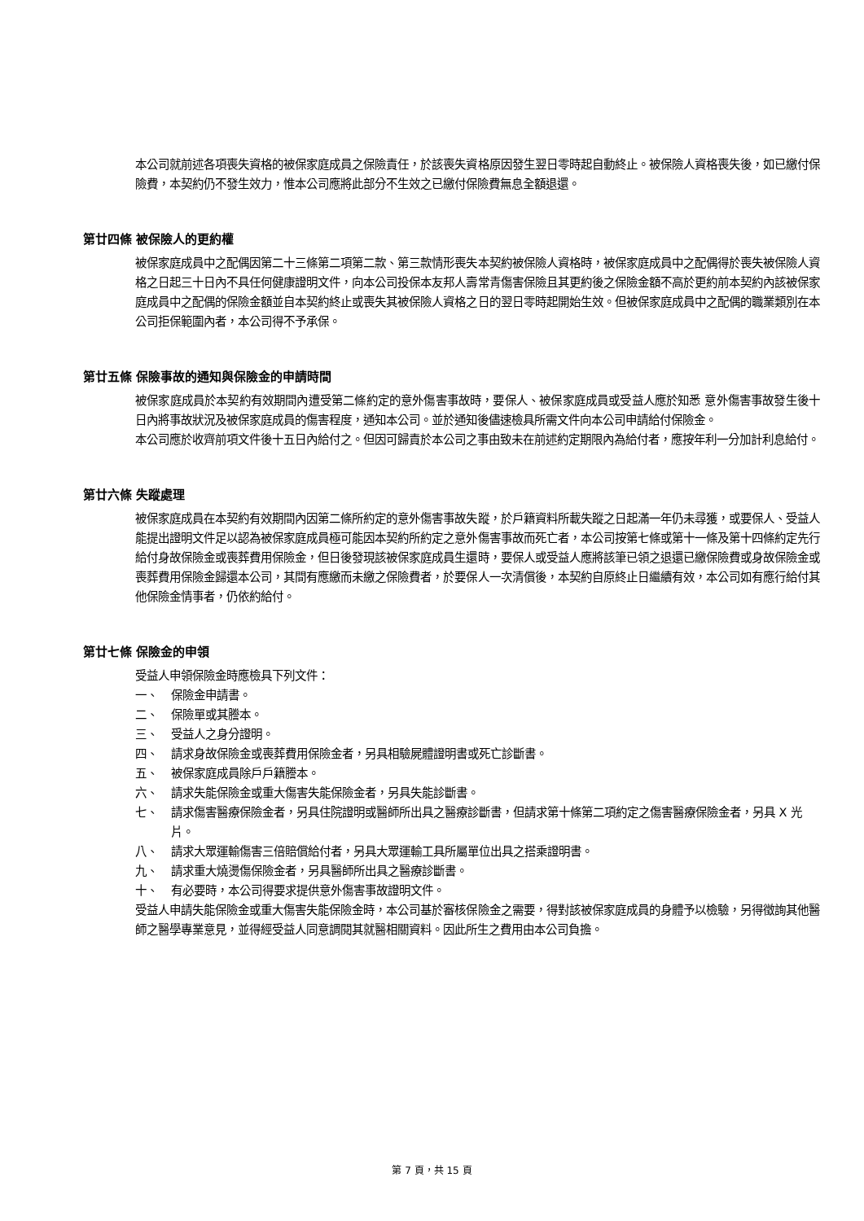本公司就前述各項喪失資格的被保家庭成員之保險責任，於該喪失資格原因發生翌日零時起自動終止。被保險人資格喪失後，如已繳付保險費，本契約仍不發生效力，惟本公司應將此部分不生效之已繳付保險費無息全額退還。
第廿四條 被保險人的更約權
被保家庭成員中之配偶因第二十三條第二項第二款、第三款情形喪失本契約被保險人資格時，被保家庭成員中之配偶得於喪失被保險人資格之日起三十日內不具任何健康證明文件，向本公司投保本友邦人壽常青傷害保險且其更約後之保險金額不高於更約前本契約內該被保家庭成員中之配偶的保險金額並自本契約終止或喪失其被保險人資格之日的翌日零時起開始生效。但被保家庭成員中之配偶的職業類別在本公司拒保範圍內者，本公司得不予承保。
第廿五條 保險事故的通知與保險金的申請時間
被保家庭成員於本契約有效期間內遭受第二條約定的意外傷害事故時，要保人、被保家庭成員或受益人應於知悉 意外傷害事故發生後十日內將事故狀況及被保家庭成員的傷害程度，通知本公司。並於通知後儘速檢具所需文件向本公司申請給付保險金。
本公司應於收齊前項文件後十五日內給付之。但因可歸責於本公司之事由致未在前述約定期限內為給付者，應按年利一分加計利息給付。
第廿六條 失蹤處理
被保家庭成員在本契約有效期間內因第二條所約定的意外傷害事故失蹤，於戶籍資料所載失蹤之日起滿一年仍未尋獲，或要保人、受益人能提出證明文件足以認為被保家庭成員極可能因本契約所約定之意外傷害事故而死亡者，本公司按第七條或第十一條及第十四條約定先行給付身故保險金或喪葬費用保險金，但日後發現該被保家庭成員生還時，要保人或受益人應將該筆已領之退還已繳保險費或身故保險金或喪葬費用保險金歸還本公司，其間有應繳而未繳之保險費者，於要保人一次清償後，本契約自原終止日繼續有效，本公司如有應行給付其他保險金情事者，仍依約給付。
第廿七條 保險金的申領
受益人申領保險金時應檢具下列文件：
一、 保險金申請書。
二、 保險單或其謄本。
三、 受益人之身分證明。
四、 請求身故保險金或喪葬費用保險金者，另具相驗屍體證明書或死亡診斷書。
五、 被保家庭成員除戶戶籍謄本。
六、 請求失能保險金或重大傷害失能保險金者，另具失能診斷書。
七、 請求傷害醫療保險金者，另具住院證明或醫師所出具之醫療診斷書，但請求第十條第二項約定之傷害醫療保險金者，另具 X 光片。
八、 請求大眾運輸傷害三倍賠償給付者，另具大眾運輸工具所屬單位出具之搭乘證明書。
九、 請求重大燒燙傷保險金者，另具醫師所出具之醫療診斷書。
十、 有必要時，本公司得要求提供意外傷害事故證明文件。
受益人申請失能保險金或重大傷害失能保險金時，本公司基於審核保險金之需要，得對該被保家庭成員的身體予以檢驗，另得徵詢其他醫師之醫學專業意見，並得經受益人同意調閱其就醫相關資料。因此所生之費用由本公司負擔。
第 7 頁，共 15 頁